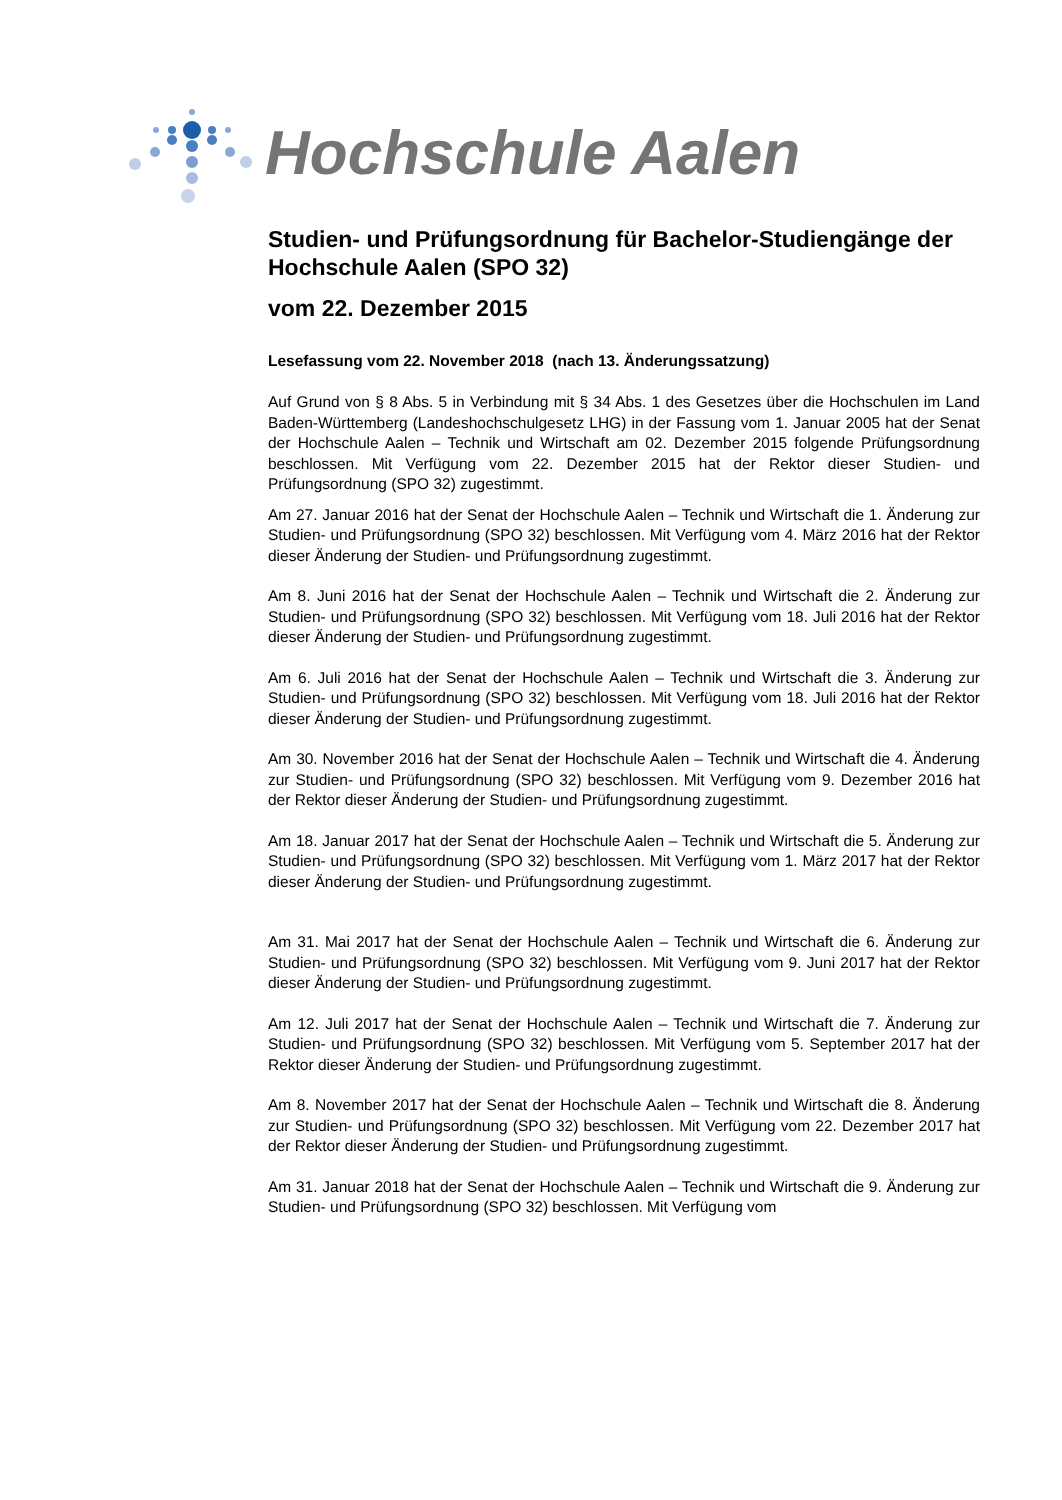Hochschule Aalen
Studien- und Prüfungsordnung für Bachelor-Studiengänge der Hochschule Aalen (SPO 32)
vom 22. Dezember 2015
Lesefassung vom 22. November 2018 (nach 13. Änderungssatzung)
Auf Grund von § 8 Abs. 5 in Verbindung mit § 34 Abs. 1 des Gesetzes über die Hochschulen im Land Baden-Württemberg (Landeshochschulgesetz LHG) in der Fassung vom 1. Januar 2005 hat der Senat der Hochschule Aalen – Technik und Wirtschaft am 02. Dezember 2015 folgende Prüfungsordnung beschlossen. Mit Verfügung vom 22. Dezember 2015 hat der Rektor dieser Studien- und Prüfungsordnung (SPO 32) zugestimmt.
Am 27. Januar 2016 hat der Senat der Hochschule Aalen – Technik und Wirtschaft die 1. Änderung zur Studien- und Prüfungsordnung (SPO 32) beschlossen. Mit Verfügung vom 4. März 2016 hat der Rektor dieser Änderung der Studien- und Prüfungsordnung zugestimmt.
Am 8. Juni 2016 hat der Senat der Hochschule Aalen – Technik und Wirtschaft die 2. Änderung zur Studien- und Prüfungsordnung (SPO 32) beschlossen. Mit Verfügung vom 18. Juli 2016 hat der Rektor dieser Änderung der Studien- und Prüfungsordnung zugestimmt.
Am 6. Juli 2016 hat der Senat der Hochschule Aalen – Technik und Wirtschaft die 3. Änderung zur Studien- und Prüfungsordnung (SPO 32) beschlossen. Mit Verfügung vom 18. Juli 2016 hat der Rektor dieser Änderung der Studien- und Prüfungsordnung zugestimmt.
Am 30. November 2016 hat der Senat der Hochschule Aalen – Technik und Wirtschaft die 4. Änderung zur Studien- und Prüfungsordnung (SPO 32) beschlossen. Mit Verfügung vom 9. Dezember 2016 hat der Rektor dieser Änderung der Studien- und Prüfungsordnung zugestimmt.
Am 18. Januar 2017 hat der Senat der Hochschule Aalen – Technik und Wirtschaft die 5. Änderung zur Studien- und Prüfungsordnung (SPO 32) beschlossen. Mit Verfügung vom 1. März 2017 hat der Rektor dieser Änderung der Studien- und Prüfungsordnung zugestimmt.
Am 31. Mai 2017 hat der Senat der Hochschule Aalen – Technik und Wirtschaft die 6. Änderung zur Studien- und Prüfungsordnung (SPO 32) beschlossen. Mit Verfügung vom 9. Juni 2017 hat der Rektor dieser Änderung der Studien- und Prüfungsordnung zugestimmt.
Am 12. Juli 2017 hat der Senat der Hochschule Aalen – Technik und Wirtschaft die 7. Änderung zur Studien- und Prüfungsordnung (SPO 32) beschlossen. Mit Verfügung vom 5. September 2017 hat der Rektor dieser Änderung der Studien- und Prüfungsordnung zugestimmt.
Am 8. November 2017 hat der Senat der Hochschule Aalen – Technik und Wirtschaft die 8. Änderung zur Studien- und Prüfungsordnung (SPO 32) beschlossen. Mit Verfügung vom 22. Dezember 2017 hat der Rektor dieser Änderung der Studien- und Prüfungsordnung zugestimmt.
Am 31. Januar 2018 hat der Senat der Hochschule Aalen – Technik und Wirtschaft die 9. Änderung zur Studien- und Prüfungsordnung (SPO 32) beschlossen. Mit Verfügung vom